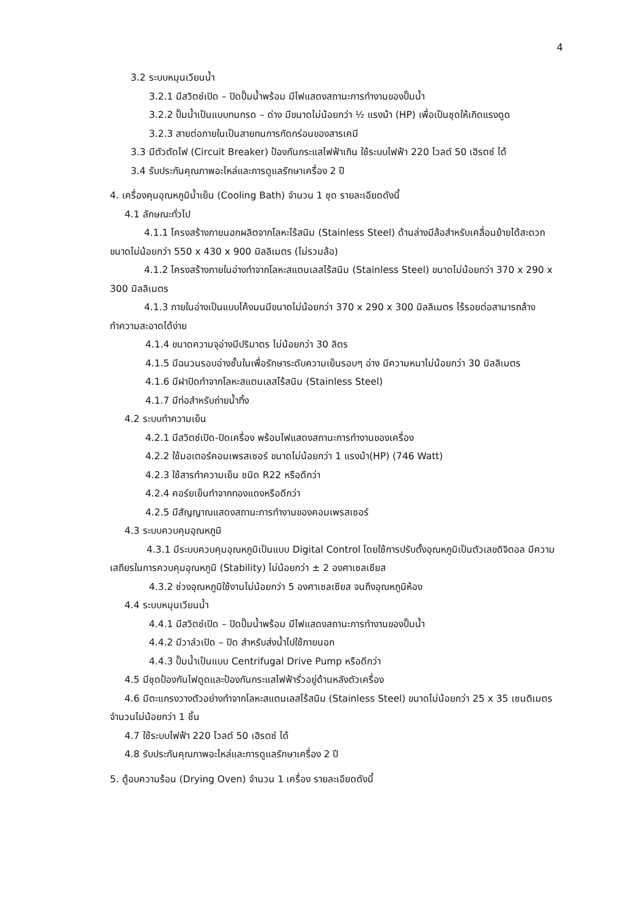4
3.2 ระบบหมุนเวียนน้ำ
3.2.1 มีสวิตช์เปิด – ปิดปั๊มน้ำพร้อม มีไฟแสดงสถานะการทำงานของปั๊มน้ำ
3.2.2 ปั๊มน้ำเป็นแบบทนกรด – ด่าง มีขนาดไม่น้อยกว่า ½ แรงม้า (HP) เพื่อเป็นชุดให้เกิดแรงดูด
3.2.3 สายต่อภายในเป็นสายทนการกัดกร่อนของสารเคมี
3.3 มีตัวตัดไฟ (Circuit Breaker) ป้องกันกระแสไฟฟ้าเกิน ใช้ระบบไฟฟ้า 220 โวลต์ 50 เฮิรตซ์ ได้
3.4 รับประกันคุณภาพอะไหล่และการดูแลรักษาเครื่อง 2 ปี
4. เครื่องคุมอุณหภูมิน้ำเย็น (Cooling Bath) จำนวน 1 ชุด รายละเอียดดังนี้
4.1 ลักษณะทั่วไป
4.1.1 โครงสร้างภายนอกผลิตจากโลหะไร้สนิม (Stainless Steel) ด้านล่างมีล้อสำหรับเคลื่อนย้ายได้สะดวก ขนาดไม่น้อยกว่า 550 x 430 x 900 มิลลิเมตร (ไม่รวมล้อ)
4.1.2 โครงสร้างภายในอ่างทำจากโลหะสแตนเลสไร้สนิม (Stainless Steel) ขนาดไม่น้อยกว่า 370 x 290 x 300 มิลลิเมตร
4.1.3 ภายในอ่างเป็นแบบโค้งมนมีขนาดไม่น้อยกว่า 370 x 290 x 300 มิลลิเมตร ไร้รอยต่อสามารถล้างทำความสะอาดได้ง่าย
4.1.4 ขนาดความจุอ่างมีปริมาตร ไม่น้อยกว่า 30 ลิตร
4.1.5 มีฉนวนรอบอ่างชั้นในเพื่อรักษาระดับความเย็นรอบๆ อ่าง มีความหนาไม่น้อยกว่า 30 มิลลิเมตร
4.1.6 มีฝาปิดทำจากโลหะสแตนเลสไร้สนิม (Stainless Steel)
4.1.7 มีท่อสำหรับถ่ายน้ำทิ้ง
4.2 ระบบทำความเย็น
4.2.1 มีสวิตช์เปิด-ปิดเครื่อง พร้อมไฟแสดงสถานะการทำงานของเครื่อง
4.2.2 ใช้มอเตอร์คอมเพรสเซอร์ ขนาดไม่น้อยกว่า 1 แรงม้า(HP) (746 Watt)
4.2.3 ใช้สารทำความเย็น ชนิด R22 หรือดีกว่า
4.2.4 คอร์ยเย็นทำจากทองแดงหรือดีกว่า
4.2.5 มีสัญญาณแสดงสถานะการทำงานของคอมเพรสเซอร์
4.3 ระบบควบคุมอุณหภูมิ
4.3.1 มีระบบควบคุมอุณหภูมิเป็นแบบ Digital Control โดยใช้การปรับตั้งอุณหภูมิเป็นตัวเลขดิจิตอล มีความเสถียรในการควบคุมอุณหภูมิ (Stability) ไม่น้อยกว่า ± 2 องศาเซลเซียส
4.3.2 ช่วงอุณหภูมิใช้งานไม่น้อยกว่า 5 องศาเซลเซียส จนถึงอุณหภูมิห้อง
4.4 ระบบหมุนเวียนน้ำ
4.4.1 มีสวิตช์เปิด – ปิดปั๊มน้ำพร้อม มีไฟแสดงสถานะการทำงานของปั๊มน้ำ
4.4.2 มีวาล์วเปิด – ปิด สำหรับส่งน้ำไปใช้ภายนอก
4.4.3 ปั๊มน้ำเป็นแบบ Centrifugal Drive Pump หรือดีกว่า
4.5 มีชุดป้องกันไฟดูดและป้องกันกระแสไฟฟ้ารั่วอยู่ด้านหลังตัวเครื่อง
4.6 มีตะแกรงวางตัวอย่างทำจากโลหะสแตนเลสไร้สนิม (Stainless Steel) ขนาดไม่น้อยกว่า 25 x 35 เซนติเมตร จำนวนไม่น้อยกว่า 1 ชิ้น
4.7 ใช้ระบบไฟฟ้า 220 โวลต์ 50 เฮิรตซ์ ได้
4.8 รับประกันคุณภาพอะไหล่และการดูแลรักษาเครื่อง 2 ปี
5. ตู้อบความร้อน (Drying Oven) จำนวน 1 เครื่อง รายละเอียดดังนี้